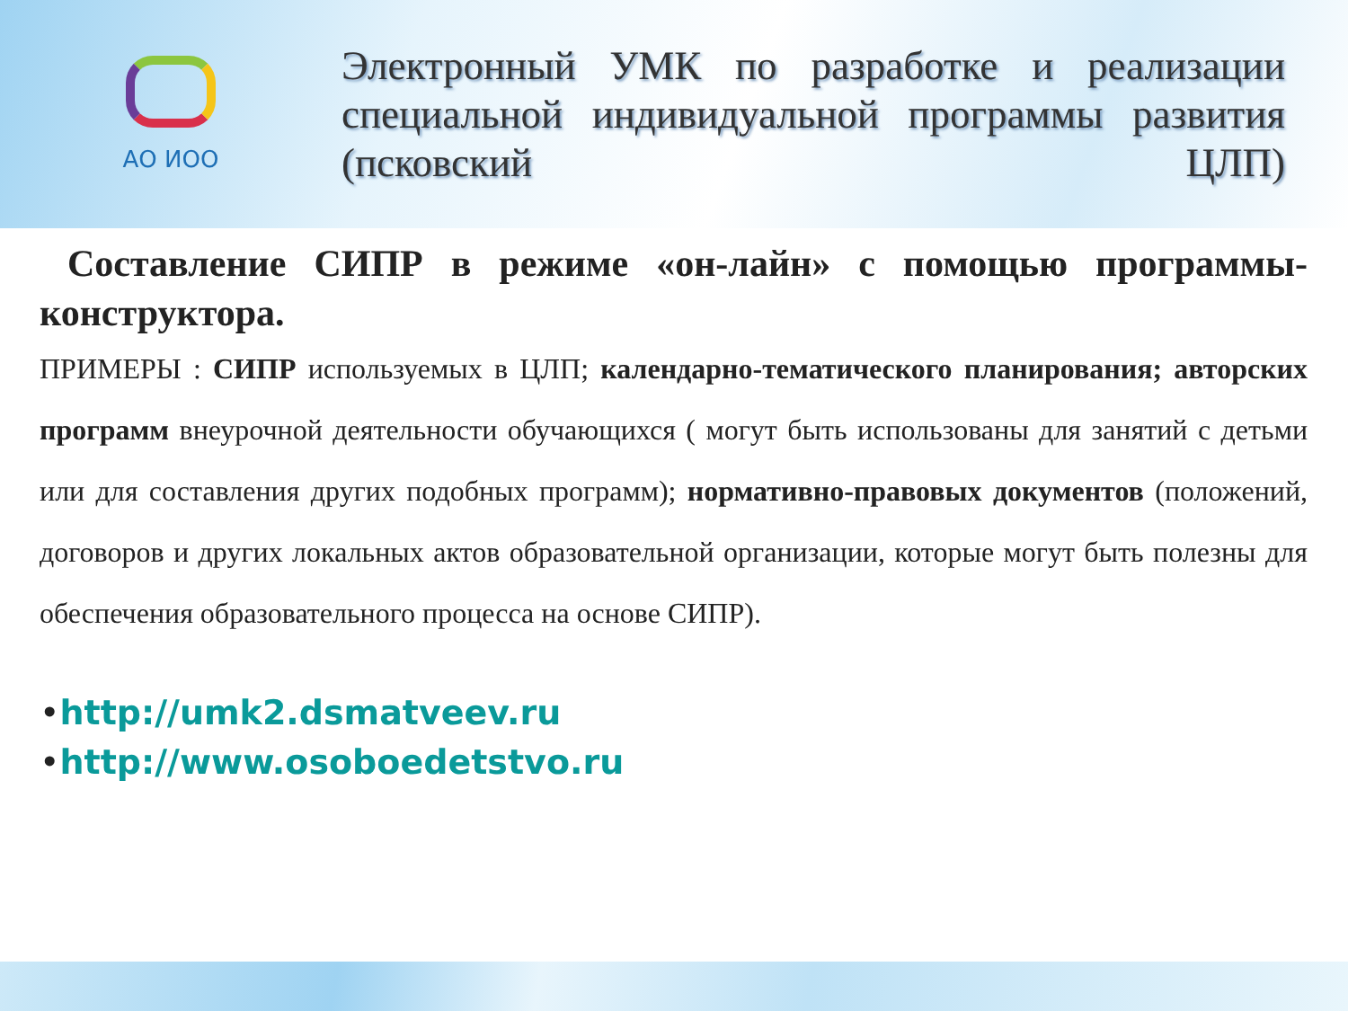АО ИОО
Электронный УМК по разработке и реализации специальной индивидуальной программы развития (псковский ЦЛП)
Составление СИПР в режиме «он-лайн» с помощью программы-конструктора.
ПРИМЕРЫ : СИПР используемых в ЦЛП; календарно-тематического планирования; авторских программ внеурочной деятельности обучающихся ( могут быть использованы для занятий с детьми или для составления других подобных программ); нормативно-правовых документов (положений, договоров и других локальных актов образовательной организации, которые могут быть полезны для обеспечения образовательного процесса на основе СИПР).
•http://umk2.dsmatveev.ru
•http://www.osoboedetstvo.ru